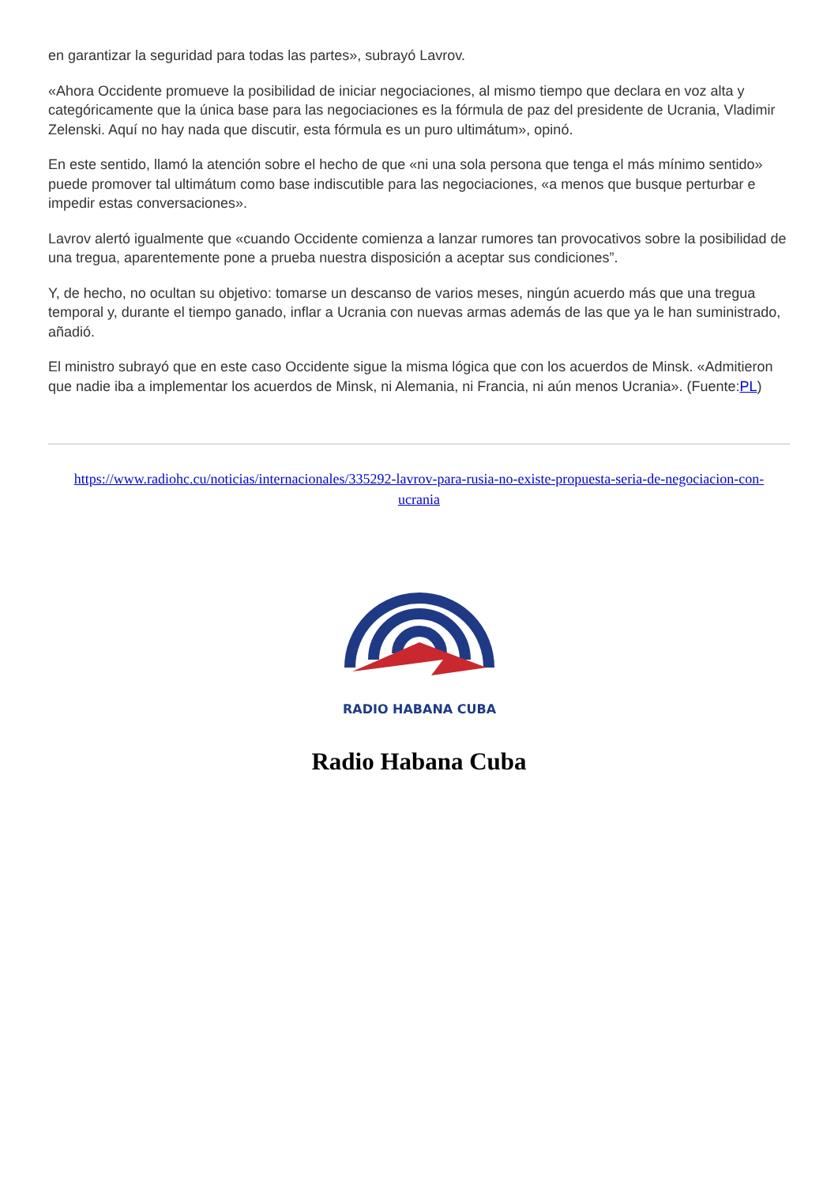en garantizar la seguridad para todas las partes», subrayó Lavrov.
«Ahora Occidente promueve la posibilidad de iniciar negociaciones, al mismo tiempo que declara en voz alta y categóricamente que la única base para las negociaciones es la fórmula de paz del presidente de Ucrania, Vladimir Zelenski. Aquí no hay nada que discutir, esta fórmula es un puro ultimátum», opinó.
En este sentido, llamó la atención sobre el hecho de que «ni una sola persona que tenga el más mínimo sentido» puede promover tal ultimátum como base indiscutible para las negociaciones, «a menos que busque perturbar e impedir estas conversaciones».
Lavrov alertó igualmente que «cuando Occidente comienza a lanzar rumores tan provocativos sobre la posibilidad de una tregua, aparentemente pone a prueba nuestra disposición a aceptar sus condiciones”.
Y, de hecho, no ocultan su objetivo: tomarse un descanso de varios meses, ningún acuerdo más que una tregua temporal y, durante el tiempo ganado, inflar a Ucrania con nuevas armas además de las que ya le han suministrado, añadió.
El ministro subrayó que en este caso Occidente sigue la misma lógica que con los acuerdos de Minsk. «Admitieron que nadie iba a implementar los acuerdos de Minsk, ni Alemania, ni Francia, ni aún menos Ucrania». (Fuente:PL)
https://www.radiohc.cu/noticias/internacionales/335292-lavrov-para-rusia-no-existe-propuesta-seria-de-negociacion-con-ucrania
RADIO HABANA CUBA
Radio Habana Cuba